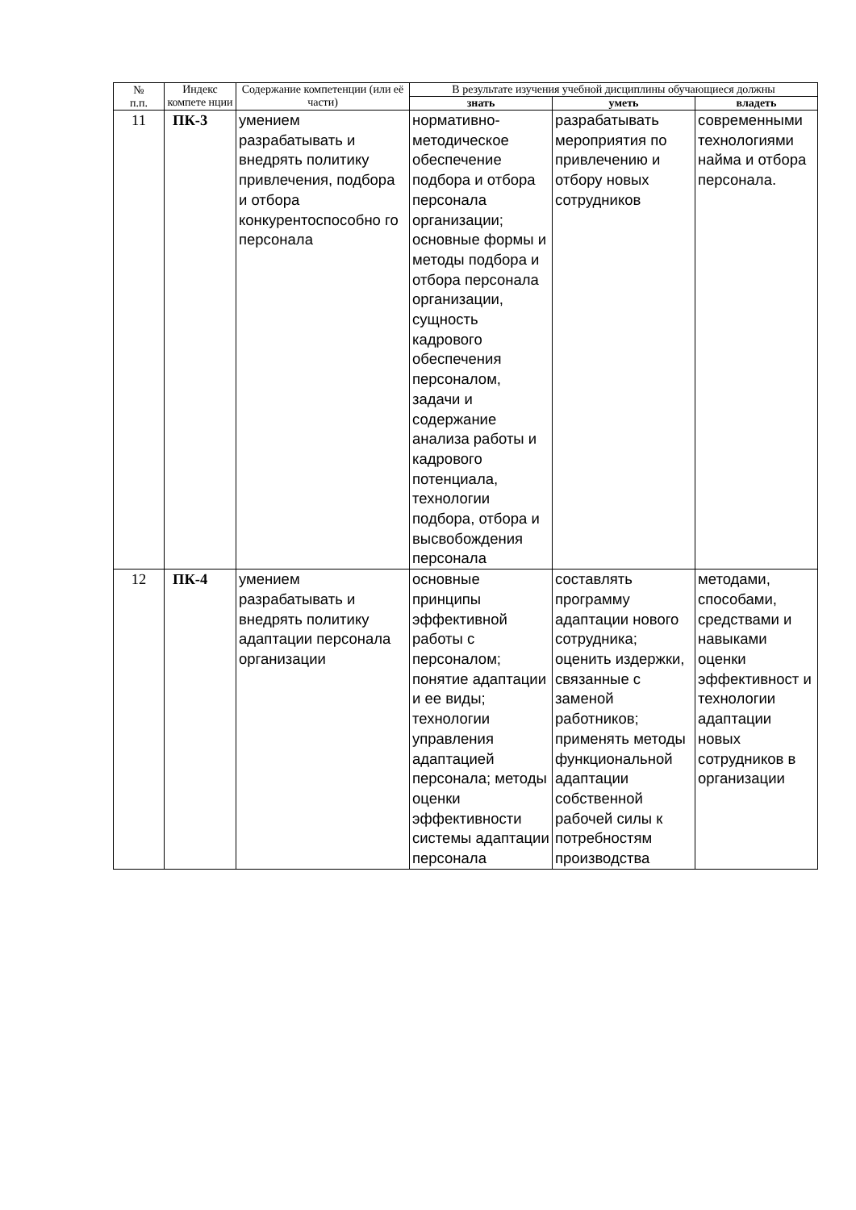| № п.п. | Индекс компете нции | Содержание компетенции (или её части) | В результате изучения учебной дисциплины обучающиеся должны | | |
| --- | --- | --- | --- | --- | --- |
| | | | знать | уметь | владеть |
| 11 | ПК-3 | умением разрабатывать и внедрять политику привлечения, подбора и отбора конкурентоспособно го персонала | нормативно-методическое обеспечение подбора и отбора персонала организации; основные формы и методы подбора и отбора персонала организации, сущность кадрового обеспечения персоналом, задачи и содержание анализа работы и кадрового потенциала, технологии подбора, отбора и высвобождения персонала | разрабатывать мероприятия по привлечению и отбору новых сотрудников | современными технологиями найма и отбора персонала. |
| 12 | ПК-4 | умением разрабатывать и внедрять политику адаптации персонала организации | основные принципы эффективной работы с персоналом; понятие адаптации и ее виды; технологии управления адаптацией персонала; методы оценки эффективности системы адаптации персонала | составлять программу адаптации нового сотрудника; оценить издержки, связанные с заменой работников; применять методы функциональной адаптации собственной рабочей силы к потребностям производства | методами, способами, средствами и навыками оценки эффективност и технологии адаптации новых сотрудников в организации |